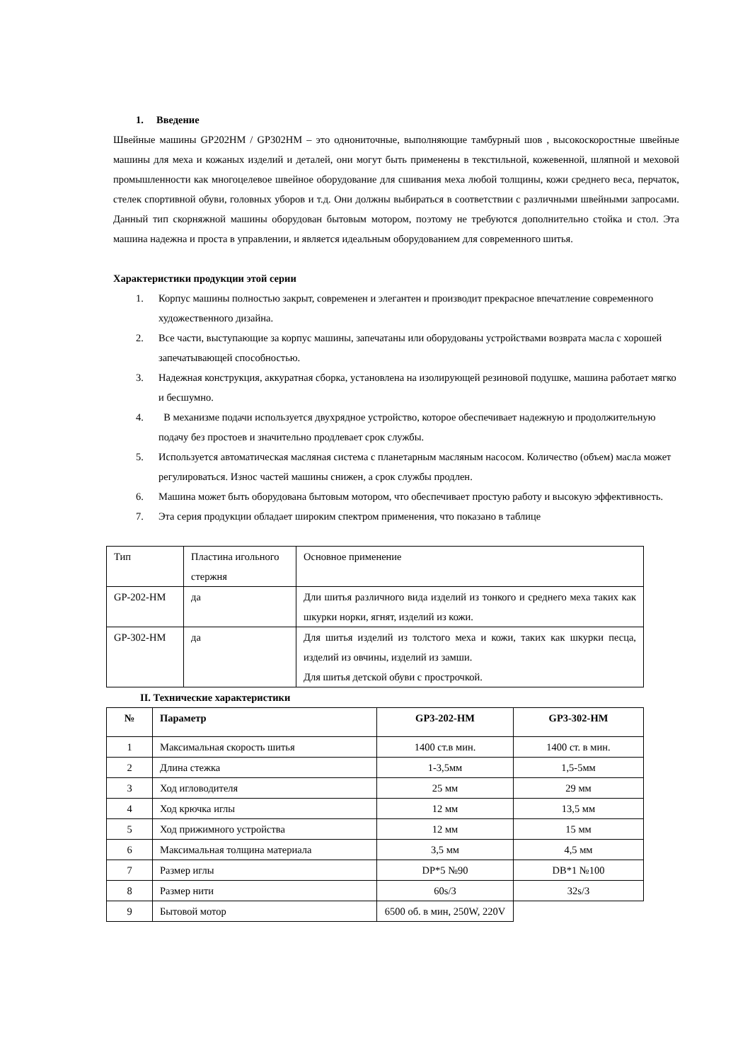1. Введение
Швейные машины GP202HM / GP302HM – это однониточные, выполняющие тамбурный шов , высокоскоростные швейные машины для меха и кожаных изделий и деталей, они могут быть применены в текстильной, кожевенной, шляпной и меховой промышленности как многоцелевое швейное оборудование для сшивания меха любой толщины, кожи среднего веса, перчаток, стелек спортивной обуви, головных уборов и т.д. Они должны выбираться в соответствии с различными швейными запросами. Данный тип скорняжной машины оборудован бытовым мотором, поэтому не требуются дополнительно стойка и стол. Эта машина надежна и проста в управлении, и является идеальным оборудованием для современного шитья.
Характеристики продукции этой серии
1. Корпус машины полностью закрыт, современен и элегантен и производит прекрасное впечатление современного художественного дизайна.
2. Все части, выступающие за корпус машины, запечатаны или оборудованы устройствами возврата масла с хорошей запечатывающей способностью.
3. Надежная конструкция, аккуратная сборка, установлена на изолирующей резиновой подушке, машина работает мягко и бесшумно.
4. В механизме подачи используется двухрядное устройство, которое обеспечивает надежную и продолжительную подачу без простоев и значительно продлевает срок службы.
5. Используется автоматическая масляная система с планетарным масляным насосом. Количество (объем) масла может регулироваться. Износ частей машины снижен, а срок службы продлен.
6. Машина может быть оборудована бытовым мотором, что обеспечивает простую работу и высокую эффективность.
7. Эта серия продукции обладает широким спектром применения, что показано в таблице
| Тип | Пластина игольного стержня | Основное применение |
| GP-202-HM | да | Дли шитья различного вида изделий из тонкого и среднего меха таких как шкурки норки, ягнят, изделий из кожи. |
| GP-302-HM | да | Для шитья изделий из толстого меха и кожи, таких как шкурки песца, изделий из овчины, изделий из замши. Для шитья детской обуви с прострочкой. |
II. Технические характеристики
| № | Параметр | GP3-202-HM | GP3-302-HM |
| --- | --- | --- | --- |
| 1 | Максимальная скорость шитья | 1400 ст.в мин. | 1400 ст. в мин. |
| 2 | Длина стежка | 1-3,5мм | 1,5-5мм |
| 3 | Ход игловодителя | 25 мм | 29 мм |
| 4 | Ход крючка иглы | 12 мм | 13,5 мм |
| 5 | Ход прижимного устройства | 12 мм | 15 мм |
| 6 | Максимальная толщина материала | 3,5 мм | 4,5 мм |
| 7 | Размер иглы | DP*5 №90 | DB*1 №100 |
| 8 | Размер нити | 60s/3 | 32s/3 |
| 9 | Бытовой мотор | 6500 об. в мин, 250W, 220V | |